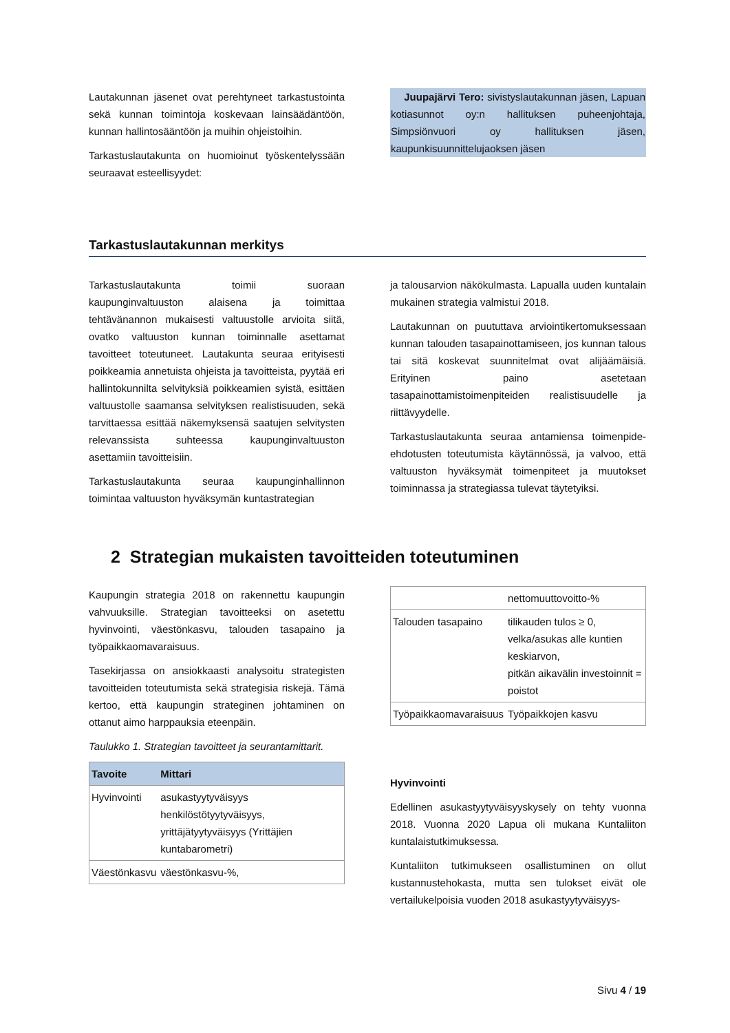Lautakunnan jäsenet ovat perehtyneet tarkastustointa sekä kunnan toimintoja koskevaan lainsäädäntöön, kunnan hallintosääntöön ja muihin ohjeistoihin.
Tarkastuslautakunta on huomioinut työskentelyssään seuraavat esteellisyydet:
Juupajärvi Tero: sivistyslautakunnan jäsen, Lapuan kotiasunnot oy:n hallituksen puheenjohtaja, Simpsiönvuori oy hallituksen jäsen, kaupunkisuunnittelujaoksen jäsen
Tarkastuslautakunnan merkitys
Tarkastuslautakunta toimii suoraan kaupunginvaltuuston alaisena ja toimittaa tehtävänannon mukaisesti valtuustolle arvioita siitä, ovatko valtuuston kunnan toiminnalle asettamat tavoitteet toteutuneet. Lautakunta seuraa erityisesti poikkeamia annetuista ohjeista ja tavoitteista, pyytää eri hallintokunnilta selvityksiä poikkeamien syistä, esittäen valtuustolle saamansa selvityksen realistisuuden, sekä tarvittaessa esittää näkemyksensä saatujen selvitysten relevanssista suhteessa kaupunginvaltuuston asettamiin tavoitteisiin.
Tarkastuslautakunta seuraa kaupunginhallinnon toimintaa valtuuston hyväksymän kuntastrategian
ja talousarvion näkökulmasta. Lapualla uuden kuntalain mukainen strategia valmistui 2018.
Lautakunnan on puututtava arviointikertomuksessaan kunnan talouden tasapainottamiseen, jos kunnan talous tai sitä koskevat suunnitelmat ovat alijäämäisiä. Erityinen paino asetetaan tasapainottamistoimenpiteiden realistisuudelle ja riittävyydelle.
Tarkastuslautakunta seuraa antamiensa toimenpide-ehdotusten toteutumista käytännössä, ja valvoo, että valtuuston hyväksymät toimenpiteet ja muutokset toiminnassa ja strategiassa tulevat täytetyiksi.
2 Strategian mukaisten tavoitteiden toteutuminen
Kaupungin strategia 2018 on rakennettu kaupungin vahvuuksille. Strategian tavoitteeksi on asetettu hyvinvointi, väestönkasvu, talouden tasapaino ja työpaikkaomavaraisuus.
Tasekirjassa on ansiokkaasti analysoitu strategisten tavoitteiden toteutumista sekä strategisia riskejä. Tämä kertoo, että kaupungin strateginen johtaminen on ottanut aimo harppauksia eteenpäin.
Taulukko 1. Strategian tavoitteet ja seurantamittarit.
| Tavoite | Mittari |
| --- | --- |
| Hyvinvointi | asukastyytyväisyys henkilöstötyytyväisyys, yrittäjätyytyväisyys (Yrittäjien kuntabarometri) |
| Väestönkasvu | väestönkasvu-%, |
| | nettomuuttovoitto-% |
| Talouden tasapaino | tilikauden tulos ≥ 0, velka/asukas alle kuntien keskiarvon, pitkän aikavälin investoinnit = poistot |
| Työpaikkaomavaraisuus | Työpaikkojen kasvu |
Hyvinvointi
Edellinen asukastyytyväisyyskysely on tehty vuonna 2018. Vuonna 2020 Lapua oli mukana Kuntaliiton kuntalaistutkimuksessa.
Kuntaliiton tutkimukseen osallistuminen on ollut kustannustehokasta, mutta sen tulokset eivät ole vertailukelpoisia vuoden 2018 asukastyytyväisyys-
Sivu 4 / 19